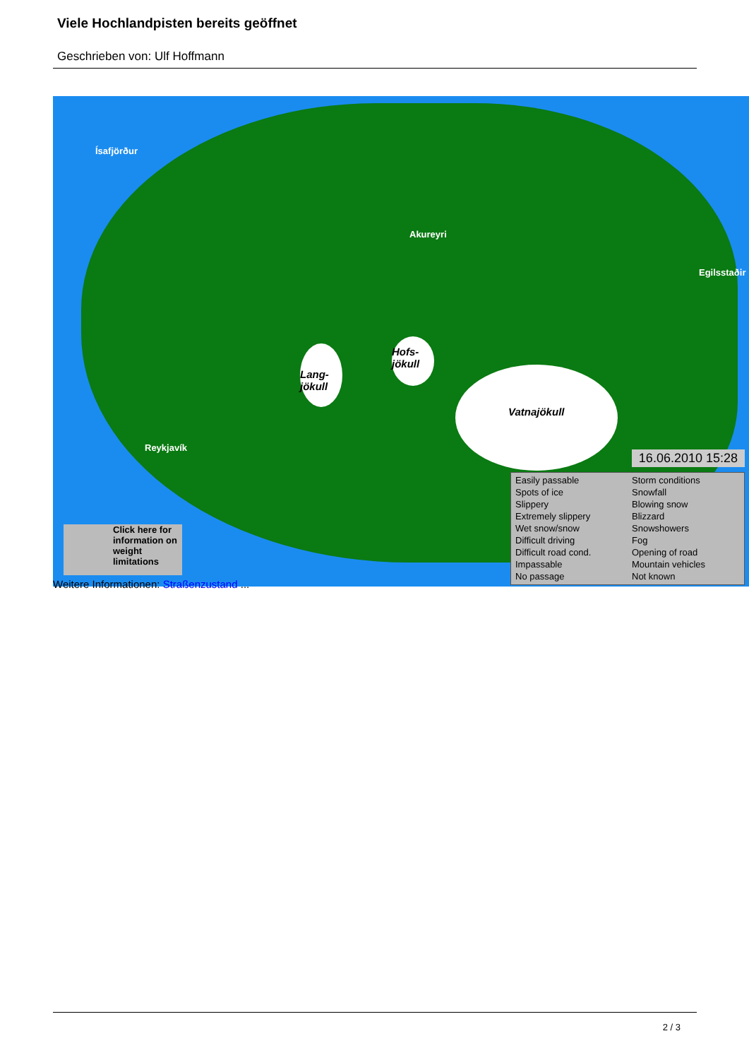Viele Hochlandpisten bereits geöffnet
Geschrieben von: Ulf Hoffmann
Ísafjörður
Akureyri
Egilsstaðir
Reykjavík
Hofs-
jökull
Lang-
jökull
Vatnajökull
16.06.2010 15:28
Easily passable
Spots of ice
Slippery
Extremely slippery
Wet snow/snow
Difficult driving
Difficult road cond.
Impassable
No passage
Storm conditions
Snowfall
Blowing snow
Blizzard
Snowshowers
Fog
Opening of road
Mountain vehicles
Not known
Click here for information on weight limitations
Weitere Informationen: Straßenzustand ...
2 / 3